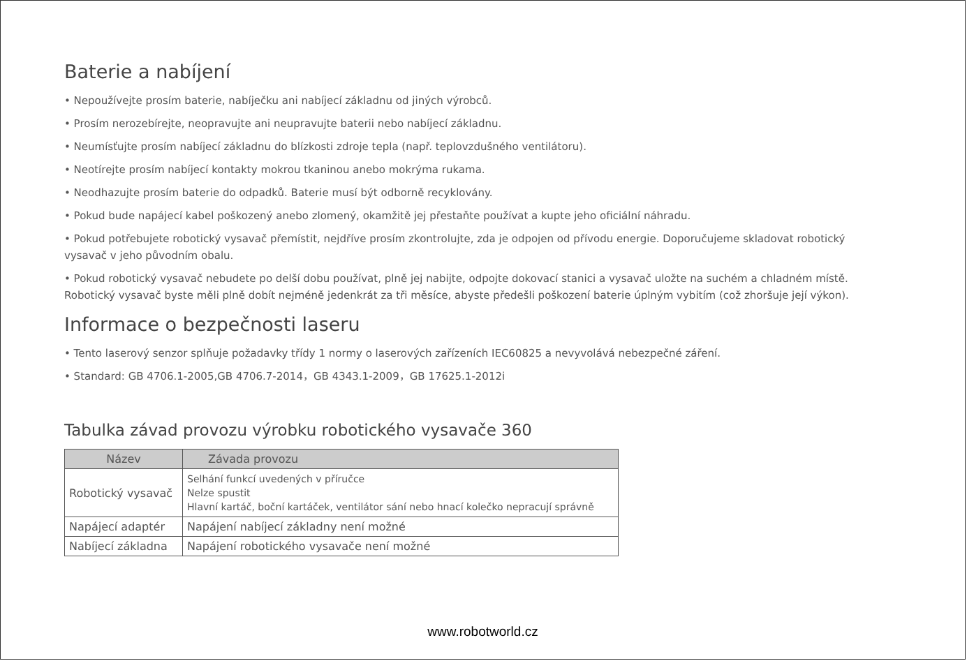Baterie a nabíjení
• Nepoužívejte prosím baterie, nabíječku ani nabíjecí základnu od jiných výrobců.
• Prosím nerozebírejte, neopravujte ani neupravujte baterii nebo nabíjecí základnu.
• Neumísťujte prosím nabíjecí základnu do blízkosti zdroje tepla (např. teplovzdušného ventilátoru).
• Neotírejte prosím nabíjecí kontakty mokrou tkaninou anebo mokrýma rukama.
• Neodhazujte prosím baterie do odpadků. Baterie musí být odborně recyklovány.
• Pokud bude napájecí kabel poškozený anebo zlomený, okamžitě jej přestaňte používat a kupte jeho oficiální náhradu.
• Pokud potřebujete robotický vysavač přemístit, nejdříve prosím zkontrolujte, zda je odpojen od přívodu energie. Doporučujeme skladovat robotický vysavač v jeho původním obalu.
• Pokud robotický vysavač nebudete po delší dobu používat, plně jej nabijte, odpojte dokovací stanici a vysavač uložte na suchém a chladném místě. Robotický vysavač byste měli plně dobít nejméně jedenkrát za tři měsíce, abyste předešli poškození baterie úplným vybitím (což zhoršuje její výkon).
Informace o bezpečnosti laseru
• Tento laserový senzor splňuje požadavky třídy 1 normy o laserových zařízeních IEC60825 a nevyvolává nebezpečné záření.
• Standard: GB 4706.1-2005,GB 4706.7-2014，GB 4343.1-2009，GB 17625.1-2012i
Tabulka závad provozu výrobku robotického vysavače 360
| Název | Závada provozu |
| --- | --- |
| Robotický vysavač | Selhání funkcí uvedených v příručce Nelze spustit Hlavní kartáč, boční kartáček, ventilátor sání nebo hnací kolečko nepracují správně |
| Napájecí adaptér | Napájení nabíjecí základny není možné |
| Nabíjecí základna | Napájení robotického vysavače není možné |
www.robotworld.cz